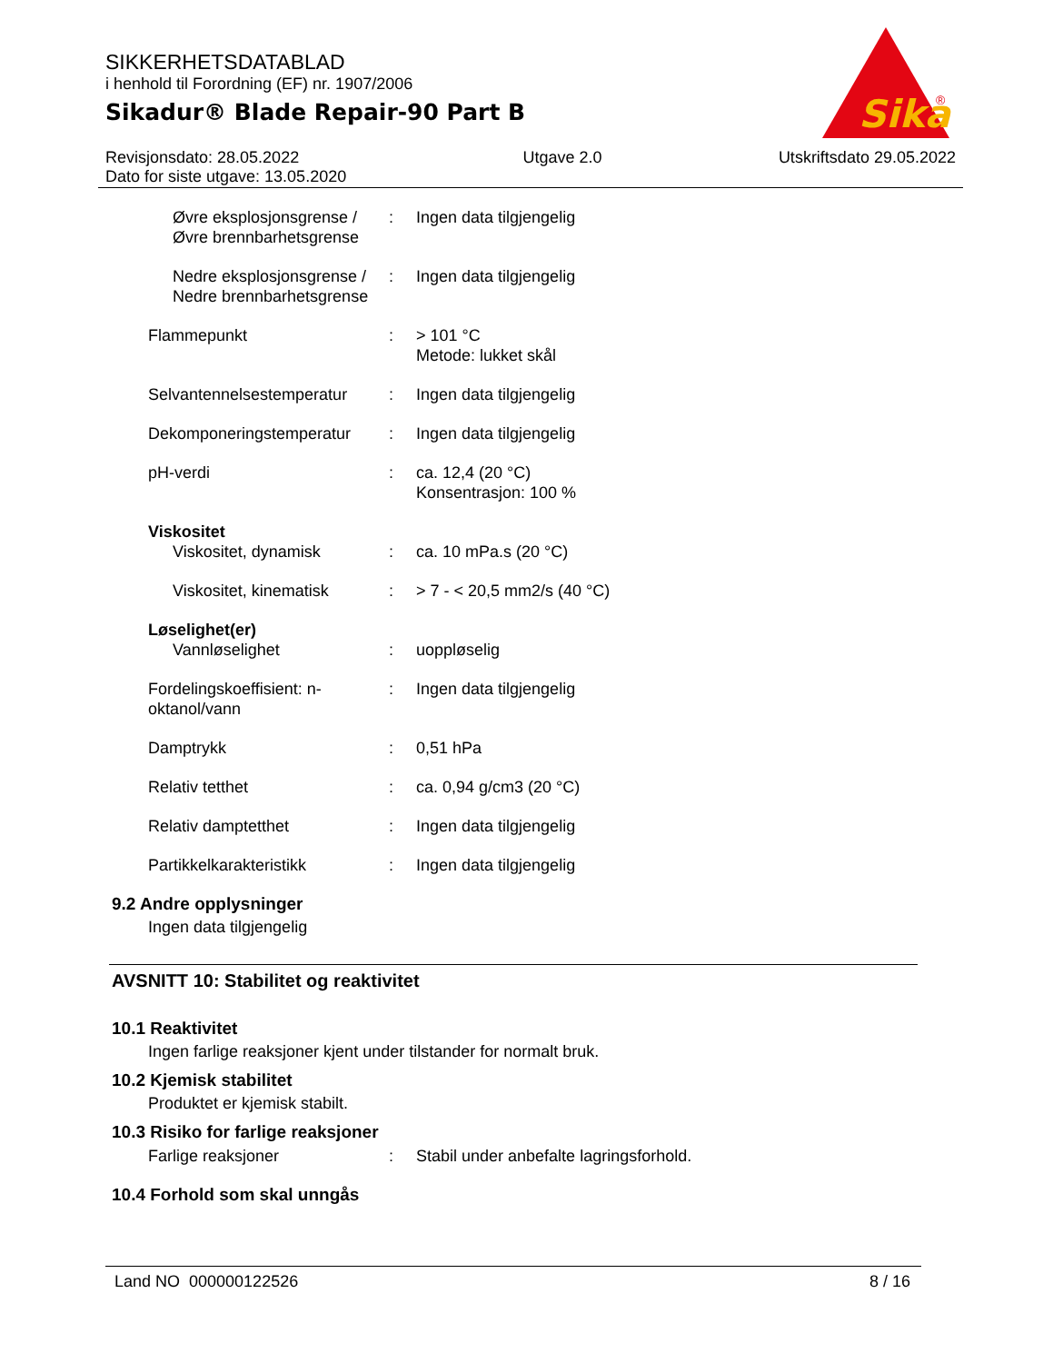SIKKERHETSDATABLAD
i henhold til Forordning (EF) nr. 1907/2006
Sikadur® Blade Repair-90 Part B
Sika
®
Revisjonsdato: 28.05.2022
Dato for siste utgave: 13.05.2020
Utgave 2.0 Utskriftsdato 29.05.2022
Øvre eksplosjonsgrense / Øvre brennbarhetsgrense
: Ingen data tilgjengelig
Nedre eksplosjonsgrense / Nedre brennbarhetsgrense
: Ingen data tilgjengelig
Flammepunkt : > 101 °C
Metode: lukket skål
Selvantennelsestemperatur
: Ingen data tilgjengelig
Dekomponeringstemperatur : Ingen data tilgjengelig
pH-verdi : ca. 12,4 (20 °C)
Konsentrasjon: 100 %
Viskositet
Viskositet, dynamisk : ca. 10 mPa.s (20 °C)
Viskositet, kinematisk : > 7 - < 20,5 mm2/s (40 °C)
Løselighet(er)
Vannløselighet : uoppløselig
Fordelingskoeffisient: n-oktanol/vann
: Ingen data tilgjengelig
Damptrykk : 0,51 hPa
Relativ tetthet : ca. 0,94 g/cm3 (20 °C)
Relativ damptetthet : Ingen data tilgjengelig
Partikkelkarakteristikk : Ingen data tilgjengelig
9.2 Andre opplysninger
Ingen data tilgjengelig
AVSNITT 10: Stabilitet og reaktivitet
10.1 Reaktivitet
Ingen farlige reaksjoner kjent under tilstander for normalt bruk.
10.2 Kjemisk stabilitet
Produktet er kjemisk stabilt.
10.3 Risiko for farlige reaksjoner
Farlige reaksjoner : Stabil under anbefalte lagringsforhold.
10.4 Forhold som skal unngås
Land NO 000000122526 8 / 16